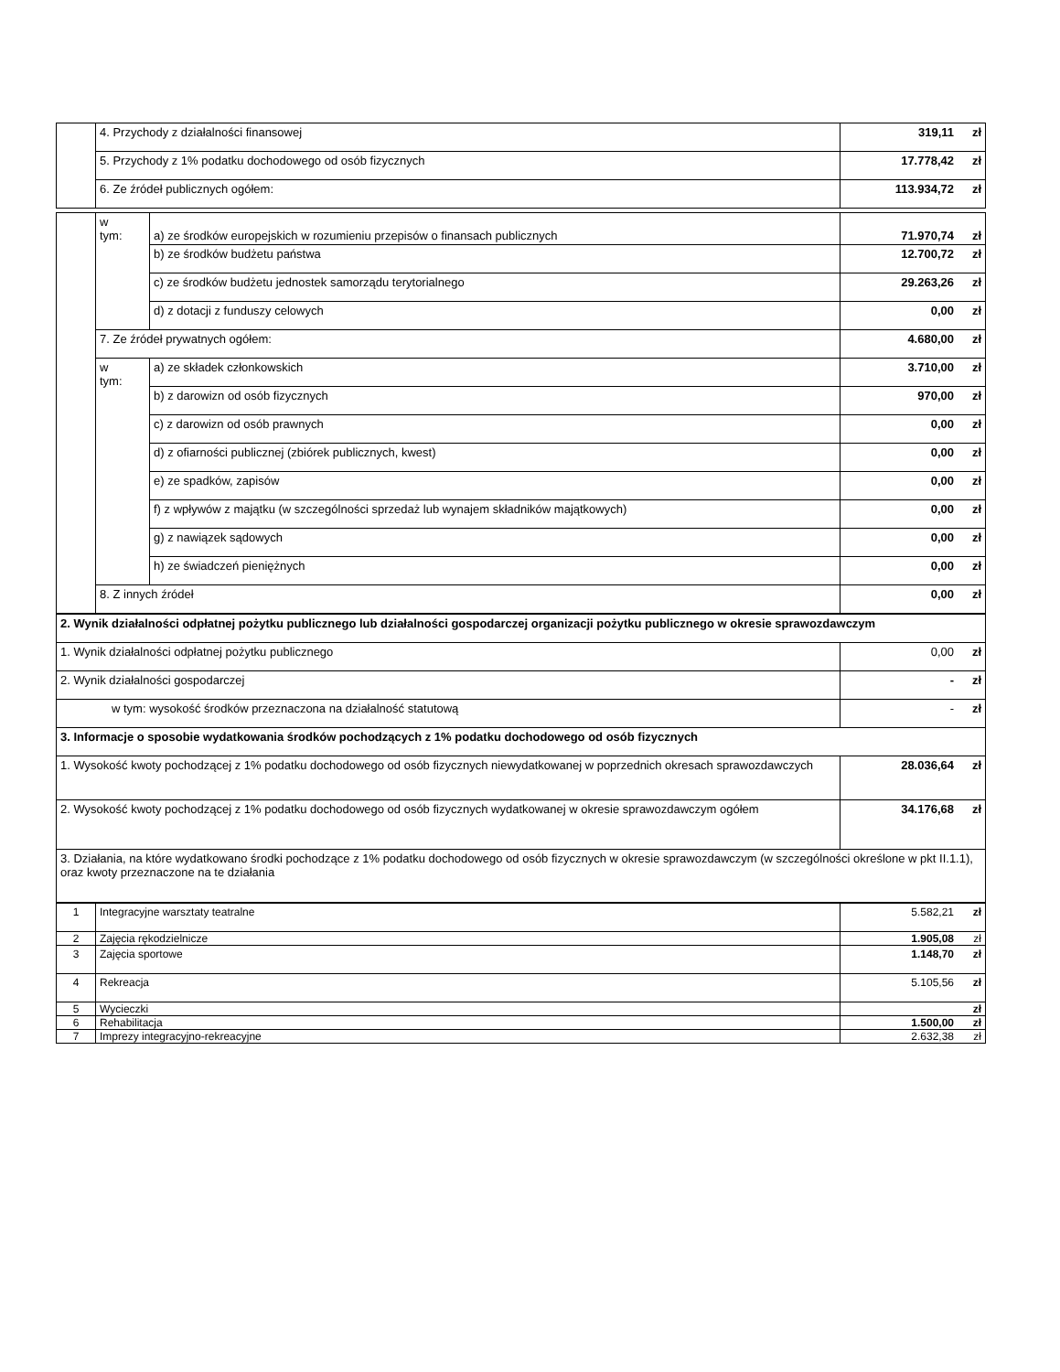| | 4. Przychody z działalności finansowej | 319,11 | zł |
| | 5. Przychody z 1% podatku dochodowego od osób fizycznych | 17.778,42 | zł |
| | 6. Ze źródeł publicznych ogółem: | 113.934,72 | zł |
| | w tym: | a) ze środków europejskich w rozumieniu przepisów o finansach publicznych | 71.970,74 | zł |
| | | b) ze środków budżetu państwa | 12.700,72 | zł |
| | | c) ze środków budżetu jednostek samorządu terytorialnego | 29.263,26 | zł |
| | | d) z dotacji z funduszy celowych | 0,00 | zł |
| | 7. Ze źródeł prywatnych ogółem: | | 4.680,00 | zł |
| | w tym: | a) ze składek członkowskich | 3.710,00 | zł |
| | | b) z darowizn od osób fizycznych | 970,00 | zł |
| | | c) z darowizn od osób prawnych | 0,00 | zł |
| | | d) z ofiarności publicznej (zbiórek publicznych, kwest) | 0,00 | zł |
| | | e) ze spadków, zapisów | 0,00 | zł |
| | | f) z wpływów z majątku (w szczególności sprzedaż lub wynajem składników majątkowych) | 0,00 | zł |
| | | g) z nawiązek sądowych | 0,00 | zł |
| | | h) ze świadczeń pieniężnych | 0,00 | zł |
| | 8. Z innych źródeł | | 0,00 | zł |
| 2. Wynik działalności odpłatnej pożytku publicznego lub działalności gospodarczej organizacji pożytku publicznego w okresie sprawozdawczym | | |
| 1. Wynik działalności odpłatnej pożytku publicznego | 0,00 | zł |
| 2. Wynik działalności gospodarczej | - | zł |
| w tym: wysokość środków przeznaczona na działalność statutową | - | zł |
| 3. Informacje o sposobie wydatkowania środków pochodzących z 1% podatku dochodowego od osób fizycznych | | |
| 1. Wysokość kwoty pochodzącej z 1% podatku dochodowego od osób fizycznych niewydatkowanej w poprzednich okresach sprawozdawczych | 28.036,64 | zł |
| 2. Wysokość kwoty pochodzącej z 1% podatku dochodowego od osób fizycznych wydatkowanej w okresie sprawozdawczym ogółem | 34.176,68 | zł |
| 3. Działania, na które wydatkowano środki pochodzące z 1% podatku dochodowego od osób fizycznych w okresie sprawozdawczym (w szczególności określone w pkt II.1.1), oraz kwoty przeznaczone na te działania | | |
| 1 | Integracyjne warsztaty teatralne | 5.582,21 | zł |
| 2 | Zajęcia rękodzielnicze | 1.905,08 | zł |
| 3 | Zajęcia sportowe | 1.148,70 | zł |
| 4 | Rekreacja | 5.105,56 | zł |
| 5 | Wycieczki | | zł |
| 6 | Rehabilitacja | 1.500,00 | zł |
| 7 | Imprezy integracyjno-rekreacyjne | 2.632,38 | zł |